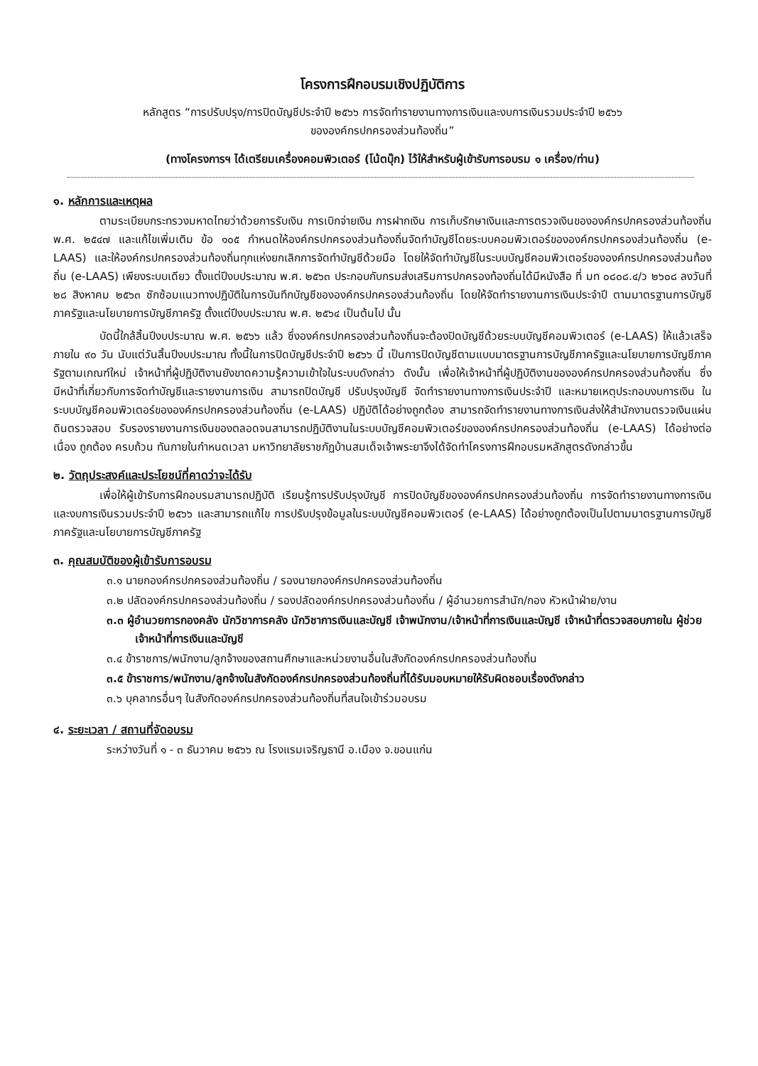โครงการฝึกอบรมเชิงปฏิบัติการ
หลักสูตร “การปรับปรุง/การปิดบัญชีประจำปี ๒๕๖๖ การจัดทำรายงานทางการเงินและงบการเงินรวมประจำปี ๒๕๖๖
ขององค์กรปกครองส่วนท้องถิ่น”
(ทางโครงการฯ ได้เตรียมเครื่องคอมพิวเตอร์ (โน้ตบุ๊ก) ไว้ให้สำหรับผู้เข้ารับการอบรม ๑ เครื่อง/ท่าน)
๑. หลักการและเหตุผล
ตามระเบียบกระทรวงมหาดไทยว่าด้วยการรับเงิน การเบิกจ่ายเงิน การฝากเงิน การเก็บรักษาเงินและการตรวจเงินขององค์กรปกครองส่วนท้องถิ่น พ.ศ. ๒๕๔๗ และแก้ไขเพิ่มเติม ข้อ ๑๐๕ กำหนดให้องค์กรปกครองส่วนท้องถิ่นจัดทำบัญชีโดยระบบคอมพิวเตอร์ขององค์กรปกครองส่วนท้องถิ่น (e-LAAS) และให้องค์กรปกครองส่วนท้องถิ่นทุกแห่งยกเลิกการจัดทำบัญชีด้วยมือ โดยให้จัดทำบัญชีในระบบบัญชีคอมพิวเตอร์ขององค์กรปกครองส่วนท้องถิ่น (e-LAAS) เพียงระบบเดียว ตั้งแต่ปีงบประมาณ พ.ศ. ๒๕๖๓ ประกอบกับกรมส่งเสริมการปกครองท้องถิ่นได้มีหนังสือ ที่ มท ๐๘๐๘.๔/ว ๒๖๐๘ ลงวันที่ ๒๘ สิงหาคม ๒๕๖๓ ซักซ้อมแนวทางปฏิบัติในการบันทึกบัญชีขององค์กรปกครองส่วนท้องถิ่น โดยให้จัดทำรายงานการเงินประจำปี ตามมาตรฐานการบัญชีภาครัฐและนโยบายการบัญชีภาครัฐ ตั้งแต่ปีงบประมาณ พ.ศ. ๒๕๖๔ เป็นต้นไป นั้น
บัดนี้ใกล้สิ้นปีงบประมาณ พ.ศ. ๒๕๖๖ แล้ว ซึ่งองค์กรปกครองส่วนท้องถิ่นจะต้องปิดบัญชีด้วยระบบบัญชีคอมพิวเตอร์ (e-LAAS) ให้แล้วเสร็จภายใน ๙๐ วัน นับแต่วันสิ้นปีงบประมาณ ทั้งนี้ในการปิดบัญชีประจำปี ๒๕๖๖ นี้ เป็นการปิดบัญชีตามแบบมาตรฐานการบัญชีภาครัฐและนโยบายการบัญชีภาครัฐตามเกณฑ์ใหม่ เจ้าหน้าที่ผู้ปฏิบัติงานยังขาดความรู้ความเข้าใจในระบบดังกล่าว ดังนั้น เพื่อให้เจ้าหน้าที่ผู้ปฏิบัติงานขององค์กรปกครองส่วนท้องถิ่น ซึ่งมีหน้าที่เกี่ยวกับการจัดทำบัญชีและรายงานการเงิน สามารถปิดบัญชี ปรับปรุงบัญชี จัดทำรายงานทางการเงินประจำปี และหมายเหตุประกอบงบการเงิน ในระบบบัญชีคอมพิวเตอร์ขององค์กรปกครองส่วนท้องถิ่น (e-LAAS) ปฏิบัติได้อย่างถูกต้อง สามารถจัดทำรายงานทางการเงินส่งให้สำนักงานตรวจเงินแผ่นดินตรวจสอบ รับรองรายงานการเงินของตลอดจนสามารถปฏิบัติงานในระบบบัญชีคอมพิวเตอร์ขององค์กรปกครองส่วนท้องถิ่น (e-LAAS) ได้อย่างต่อเนื่อง ถูกต้อง ครบถ้วน ทันภายในกำหนดเวลา มหาวิทยาลัยราชภัฏบ้านสมเด็จเจ้าพระยาจึงได้จัดทำโครงการฝึกอบรมหลักสูตรดังกล่าวขึ้น
๒. วัตถุประสงค์และประโยชน์ที่คาดว่าจะได้รับ
เพื่อให้ผู้เข้ารับการฝึกอบรมสามารถปฏิบัติ เรียนรู้การปรับปรุงบัญชี การปิดบัญชีขององค์กรปกครองส่วนท้องถิ่น การจัดทำรายงานทางการเงินและงบการเงินรวมประจำปี ๒๕๖๖ และสามารถแก้ไข การปรับปรุงข้อมูลในระบบบัญชีคอมพิวเตอร์ (e-LAAS) ได้อย่างถูกต้องเป็นไปตามมาตรฐานการบัญชีภาครัฐและนโยบายการบัญชีภาครัฐ
๓. คุณสมบัติของผู้เข้ารับการอบรม
๓.๑ นายกองค์กรปกครองส่วนท้องถิ่น / รองนายกองค์กรปกครองส่วนท้องถิ่น
๓.๒ ปลัดองค์กรปกครองส่วนท้องถิ่น / รองปลัดองค์กรปกครองส่วนท้องถิ่น / ผู้อำนวยการสำนัก/กอง หัวหน้าฝ่าย/งาน
๓.๓ ผู้อำนวยการกองคลัง นักวิชาการคลัง นักวิชาการเงินและบัญชี เจ้าพนักงาน/เจ้าหน้าที่การเงินและบัญชี เจ้าหน้าที่ตรวจสอบภายใน ผู้ช่วยเจ้าหน้าที่การเงินและบัญชี
๓.๔ ข้าราชการ/พนักงาน/ลูกจ้างของสถานศึกษาและหน่วยงานอื่นในสังกัดองค์กรปกครองส่วนท้องถิ่น
๓.๕ ข้าราชการ/พนักงาน/ลูกจ้างในสังกัดองค์กรปกครองส่วนท้องถิ่นที่ได้รับมอบหมายให้รับผิดชอบเรื่องดังกล่าว
๓.๖ บุคลากรอื่นๆ ในสังกัดองค์กรปกครองส่วนท้องถิ่นที่สนใจเข้าร่วมอบรม
๔. ระยะเวลา / สถานที่จัดอบรม
ระหว่างวันที่ ๑ - ๓ ธันวาคม ๒๕๖๖ ณ โรงแรมเจริญธานี อ.เมือง จ.ขอนแก่น